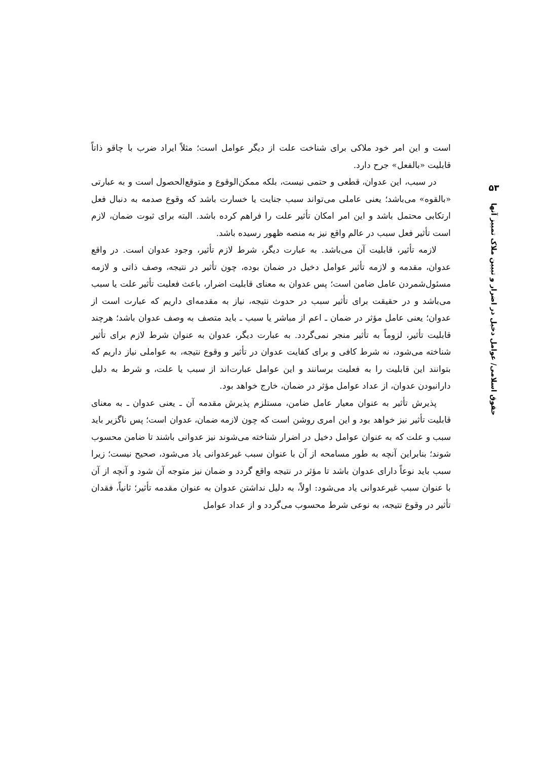۵۳
حقوق اسلامی/ عوامل دخیل در اضرار و تبیین ملاک تمییز آنها
است و این امر خود ملاکی برای شناخت علت از دیگر عوامل است؛ مثلاً ایراد ضرب با چاقو ذاتاً قابلیت «بالفعل» جرح دارد.
در سبب، این عدوان، قطعی و حتمی نیست، بلکه ممکن‌الوقوع و متوقع‌الحصول است و به عبارتی «بالقوه» می‌باشد؛ یعنی عاملی می‌تواند سبب جنایت یا خسارت باشد که وقوع صدمه به دنبال فعل ارتکابی محتمل باشد و این امر امکان تأثیر علت را فراهم کرده باشد. البته برای ثبوت ضمان، لازم است تأثیر فعل سبب در عالم واقع نیز به منصه ظهور رسیده باشد.
لازمه تأثیر، قابلیت آن می‌باشد. به عبارت دیگر، شرط لازم تأثیر، وجود عدوان است. در واقع عدوان، مقدمه و لازمه تأثیر عوامل دخیل در ضمان بوده، چون تأثیر در نتیجه، وصف ذاتی و لازمه مسئول‌شمردن عامل ضامن است؛ پس عدوان به معنای قابلیت اضرار، باعث فعلیت تأثیر علت یا سبب می‌باشد و در حقیقت برای تأثیر سبب در حدوث نتیجه، نیاز به مقدمه‌ای داریم که عبارت است از عدوان؛ یعنی عامل مؤثر در ضمان ـ اعم از مباشر یا سبب ـ باید متصف به وصف عدوان باشد؛ هرچند قابلیت تأثیر، لزوماً به تأثیر منجر نمی‌گردد. به عبارت دیگر، عدوان به عنوان شرط لازم برای تأثیر شناخته می‌شود، نه شرط کافی و برای کفایت عدوان در تأثیر و وقوع نتیجه، به عواملی نیاز داریم که بتوانند این قابلیت را به فعلیت برسانند و این عوامل عبارت‌اند از سبب یا علت، و شرط به دلیل دارانبودن عدوان، از عداد عوامل مؤثر در ضمان، خارج خواهد بود.
پذیرش تأثیر به عنوان معیار عامل ضامن، مستلزم پذیرش مقدمه آن ـ یعنی عدوان ـ به معنای قابلیت تأثیر نیز خواهد بود و این امری روشن است که چون لازمه ضمان، عدوان است؛ پس ناگزیر باید سبب و علت که به عنوان عوامل دخیل در اضرار شناخته می‌شوند نیز عدوانی باشند تا ضامن محسوب شوند؛ بنابراین آنچه به طور مسامحه از آن با عنوان سبب غیرعدوانی یاد می‌شود، صحیح نیست؛ زیرا سبب باید نوعاً دارای عدوان باشد تا مؤثر در نتیجه واقع گردد و ضمان نیز متوجه آن شود و آنچه از آن با عنوان سبب غیرعدوانی یاد می‌شود: اولاً، به دلیل نداشتن عدوان به عنوان مقدمه تأثیر؛ ثانیاً، فقدان تأثیر در وقوع نتیجه، به نوعی شرط محسوب می‌گردد و از عداد عوامل